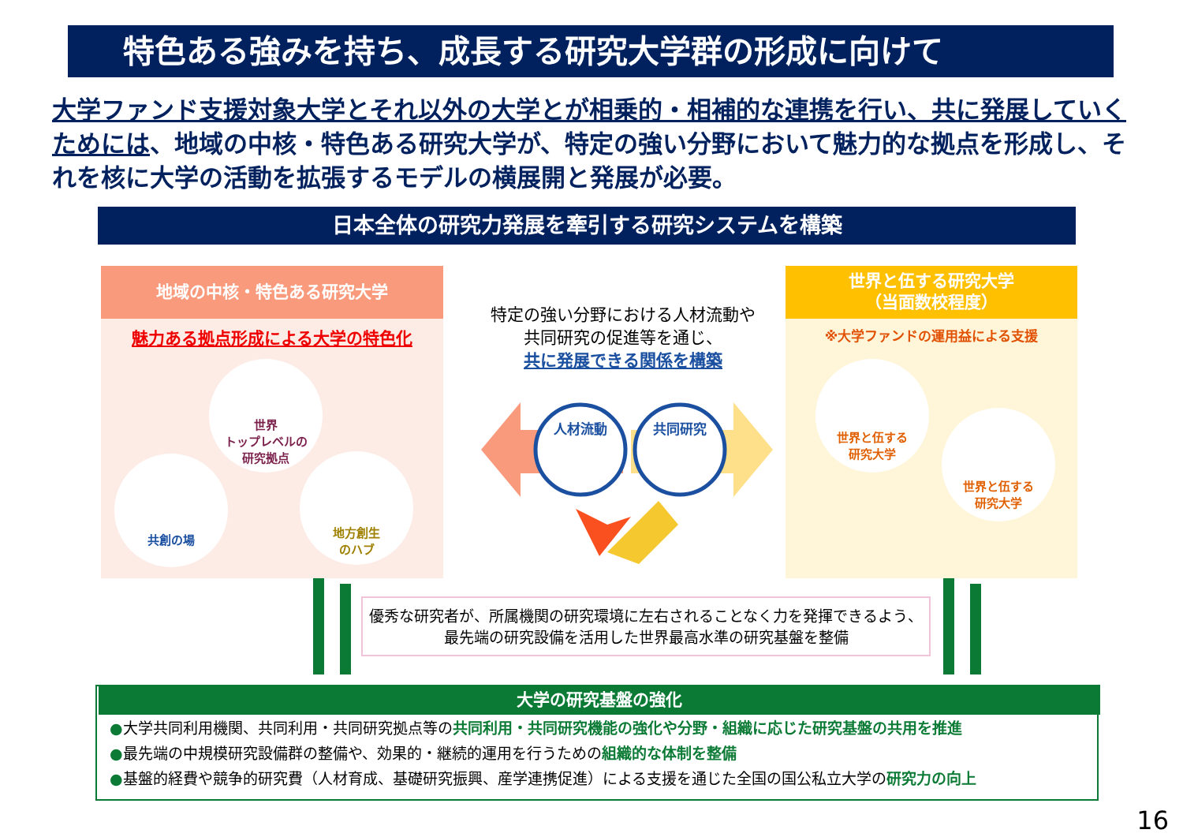特色ある強みを持ち、成長する研究大学群の形成に向けて
大学ファンド支援対象大学とそれ以外の大学とが相乗的・相補的な連携を行い、共に発展していくためには、地域の中核・特色ある研究大学が、特定の強い分野において魅力的な拠点を形成し、それを核に大学の活動を拡張するモデルの横展開と発展が必要。
日本全体の研究力発展を牽引する研究システムを構築
地域の中核・特色ある研究大学
魅力ある拠点形成による大学の特色化
世界
トップレベルの
研究拠点
共創の場
地方創生
のハブ
特定の強い分野における人材流動や
共同研究の促進等を通じ、
共に発展できる関係を構築
人材流動
共同研究
世界と伍する研究大学
（当面数校程度）
※大学ファンドの運用益による支援
世界と伍する
研究大学
世界と伍する
研究大学
優秀な研究者が、所属機関の研究環境に左右されることなく力を発揮できるよう、
最先端の研究設備を活用した世界最高水準の研究基盤を整備
大学の研究基盤の強化
●大学共同利用機関、共同利用・共同研究拠点等の共同利用・共同研究機能の強化や分野・組織に応じた研究基盤の共用を推進
●最先端の中規模研究設備群の整備や、効果的・継続的運用を行うための組織的な体制を整備
●基盤的経費や競争的研究費（人材育成、基礎研究振興、産学連携促進）による支援を通じた全国の国公私立大学の研究力の向上
16